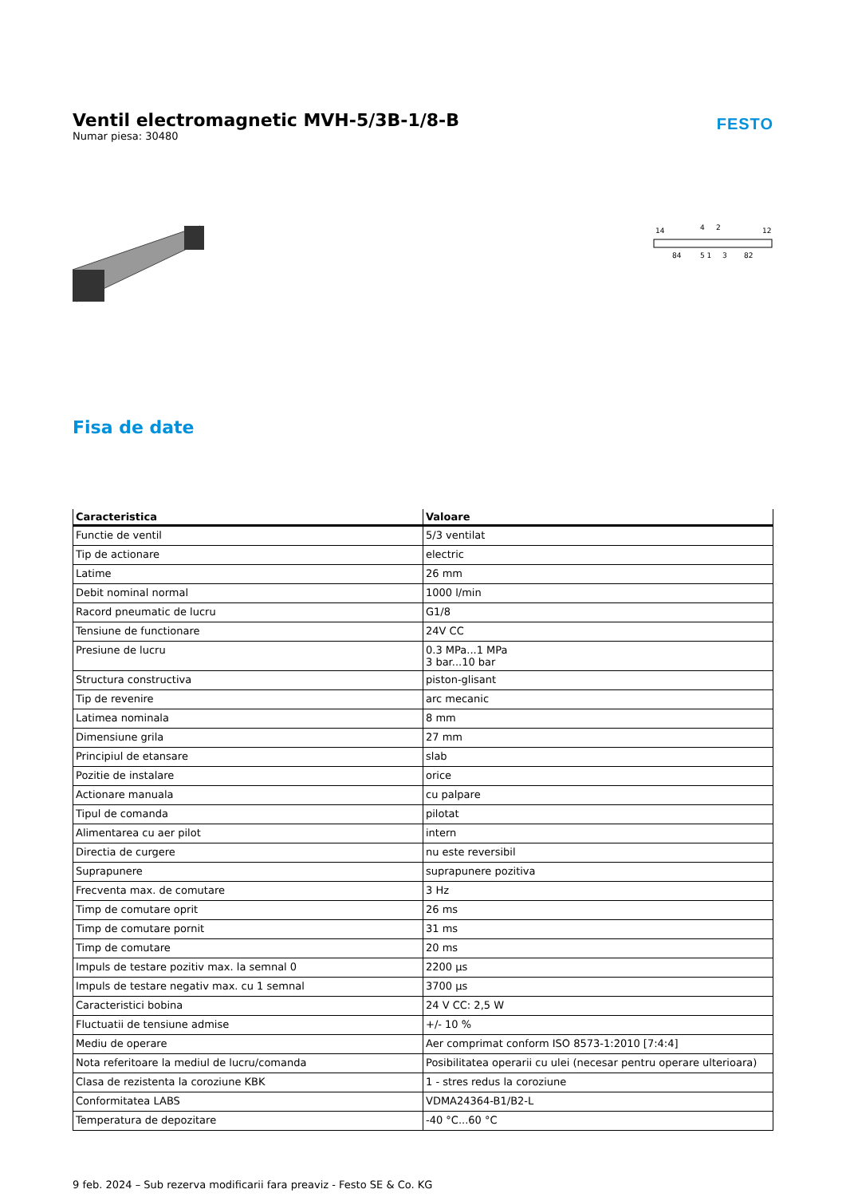Ventil electromagnetic MVH-5/3B-1/8-B
Numar piesa: 30480
FESTO
14
4
2
12
84
5 1
3
82
Fisa de date
| Caracteristica | Valoare |
| --- | --- |
| Functie de ventil | 5/3 ventilat |
| Tip de actionare | electric |
| Latime | 26 mm |
| Debit nominal normal | 1000 l/min |
| Racord pneumatic de lucru | G1/8 |
| Tensiune de functionare | 24V CC |
| Presiune de lucru | 0.3 MPa...1 MPa 3 bar...10 bar |
| Structura constructiva | piston-glisant |
| Tip de revenire | arc mecanic |
| Latimea nominala | 8 mm |
| Dimensiune grila | 27 mm |
| Principiul de etansare | slab |
| Pozitie de instalare | orice |
| Actionare manuala | cu palpare |
| Tipul de comanda | pilotat |
| Alimentarea cu aer pilot | intern |
| Directia de curgere | nu este reversibil |
| Suprapunere | suprapunere pozitiva |
| Frecventa max. de comutare | 3 Hz |
| Timp de comutare oprit | 26 ms |
| Timp de comutare pornit | 31 ms |
| Timp de comutare | 20 ms |
| Impuls de testare pozitiv max. la semnal 0 | 2200 µs |
| Impuls de testare negativ max. cu 1 semnal | 3700 µs |
| Caracteristici bobina | 24 V CC: 2,5 W |
| Fluctuatii de tensiune admise | +/- 10 % |
| Mediu de operare | Aer comprimat conform ISO 8573-1:2010 [7:4:4] |
| Nota referitoare la mediul de lucru/comanda | Posibilitatea operarii cu ulei (necesar pentru operare ulterioara) |
| Clasa de rezistenta la coroziune KBK | 1 - stres redus la coroziune |
| Conformitatea LABS | VDMA24364-B1/B2-L |
| Temperatura de depozitare | -40 °C...60 °C |
9 feb. 2024 – Sub rezerva modificarii fara preaviz - Festo SE & Co. KG